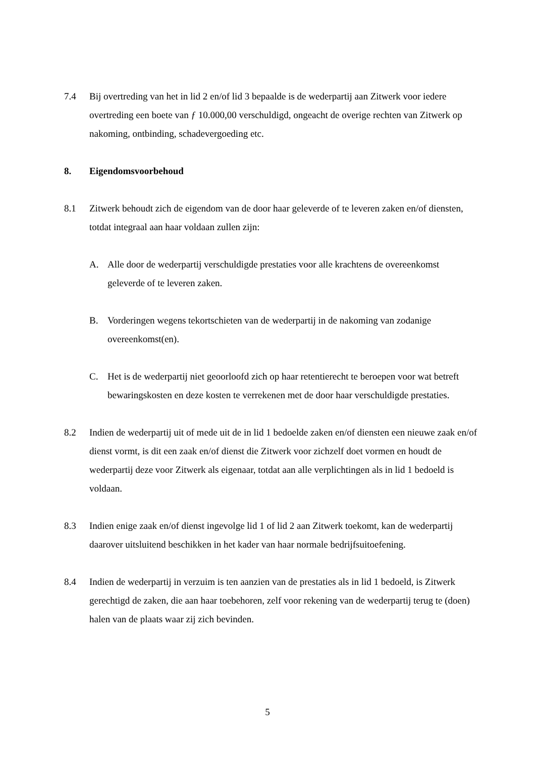7.4 Bij overtreding van het in lid 2 en/of lid 3 bepaalde is de wederpartij aan Zitwerk voor iedere overtreding een boete van ƒ 10.000,00 verschuldigd, ongeacht de overige rechten van Zitwerk op nakoming, ontbinding, schadevergoeding etc.
8. Eigendomsvoorbehoud
8.1 Zitwerk behoudt zich de eigendom van de door haar geleverde of te leveren zaken en/of diensten, totdat integraal aan haar voldaan zullen zijn:
A. Alle door de wederpartij verschuldigde prestaties voor alle krachtens de overeenkomst geleverde of te leveren zaken.
B. Vorderingen wegens tekortschieten van de wederpartij in de nakoming van zodanige overeenkomst(en).
C. Het is de wederpartij niet geoorloofd zich op haar retentierecht te beroepen voor wat betreft bewaringskosten en deze kosten te verrekenen met de door haar verschuldigde prestaties.
8.2 Indien de wederpartij uit of mede uit de in lid 1 bedoelde zaken en/of diensten een nieuwe zaak en/of dienst vormt, is dit een zaak en/of dienst die Zitwerk voor zichzelf doet vormen en houdt de wederpartij deze voor Zitwerk als eigenaar, totdat aan alle verplichtingen als in lid 1 bedoeld is voldaan.
8.3 Indien enige zaak en/of dienst ingevolge lid 1 of lid 2 aan Zitwerk toekomt, kan de wederpartij daarover uitsluitend beschikken in het kader van haar normale bedrijfsuitoefening.
8.4 Indien de wederpartij in verzuim is ten aanzien van de prestaties als in lid 1 bedoeld, is Zitwerk gerechtigd de zaken, die aan haar toebehoren, zelf voor rekening van de wederpartij terug te (doen) halen van de plaats waar zij zich bevinden.
5